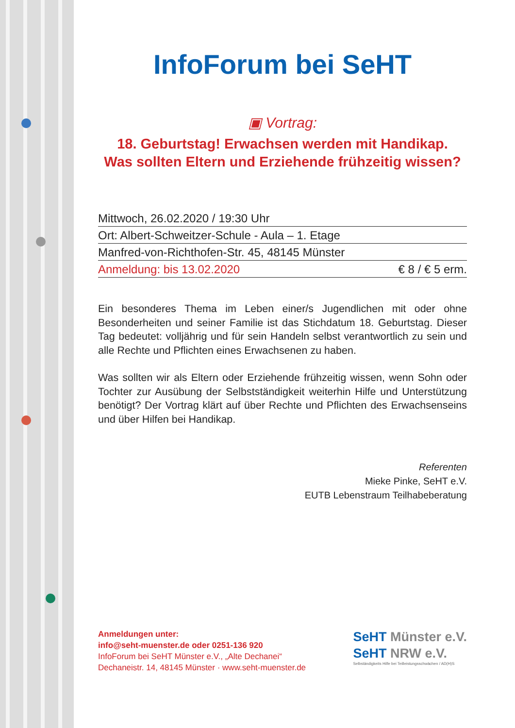InfoForum bei SeHT
▣ Vortrag:
18. Geburtstag! Erwachsen werden mit Handikap.
Was sollten Eltern und Erziehende frühzeitig wissen?
Mittwoch, 26.02.2020 / 19:30 Uhr
Ort: Albert-Schweitzer-Schule - Aula – 1. Etage
Manfred-von-Richthofen-Str. 45, 48145 Münster
Anmeldung: bis 13.02.2020 € 8 / € 5 erm.
Ein besonderes Thema im Leben einer/s Jugendlichen mit oder ohne Besonderheiten und seiner Familie ist das Stichdatum 18. Geburtstag. Dieser Tag bedeutet: volljährig und für sein Handeln selbst verantwortlich zu sein und alle Rechte und Pflichten eines Erwachsenen zu haben.
Was sollten wir als Eltern oder Erziehende frühzeitig wissen, wenn Sohn oder Tochter zur Ausübung der Selbstständigkeit weiterhin Hilfe und Unterstützung benötigt? Der Vortrag klärt auf über Rechte und Pflichten des Erwachsenseins und über Hilfen bei Handikap.
Referenten
Mieke Pinke, SeHT e.V.
EUTB Lebenstraum Teilhabeberatung
Anmeldungen unter:
info@seht-muenster.de oder 0251-136 920
InfoForum bei SeHT Münster e.V., „Alte Dechanei“
Dechaneistr. 14, 48145 Münster · www.seht-muenster.de
SeHT Münster e.V.
SeHT NRW e.V.
Selbständigkeits Hilfe bei Teilleistungsschwächen / AD(H)S